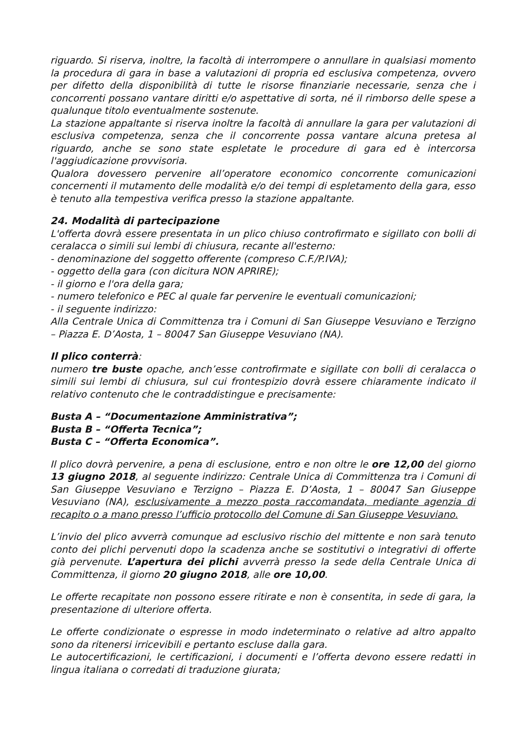riguardo. Si riserva, inoltre, la facoltà di interrompere o annullare in qualsiasi momento la procedura di gara in base a valutazioni di propria ed esclusiva competenza, ovvero per difetto della disponibilità di tutte le risorse finanziarie necessarie, senza che i concorrenti possano vantare diritti e/o aspettative di sorta, né il rimborso delle spese a qualunque titolo eventualmente sostenute.
La stazione appaltante si riserva inoltre la facoltà di annullare la gara per valutazioni di esclusiva competenza, senza che il concorrente possa vantare alcuna pretesa al riguardo, anche se sono state espletate le procedure di gara ed è intercorsa l'aggiudicazione provvisoria.
Qualora dovessero pervenire all’operatore economico concorrente comunicazioni concernenti il mutamento delle modalità e/o dei tempi di espletamento della gara, esso è tenuto alla tempestiva verifica presso la stazione appaltante.
24. Modalità di partecipazione
L'offerta dovrà essere presentata in un plico chiuso controfirmato e sigillato con bolli di ceralacca o simili sui lembi di chiusura, recante all'esterno:
- denominazione del soggetto offerente (compreso C.F./P.IVA);
- oggetto della gara (con dicitura NON APRIRE);
- il giorno e l'ora della gara;
- numero telefonico e PEC al quale far pervenire le eventuali comunicazioni;
- il seguente indirizzo:
Alla Centrale Unica di Committenza tra i Comuni di San Giuseppe Vesuviano e Terzigno – Piazza E. D’Aosta, 1 – 80047 San Giuseppe Vesuviano (NA).
Il plico conterrà:
numero tre buste opache, anch’esse controfirmate e sigillate con bolli di ceralacca o simili sui lembi di chiusura, sul cui frontespizio dovrà essere chiaramente indicato il relativo contenuto che le contraddistingue e precisamente:
Busta A – “Documentazione Amministrativa”;
Busta B – “Offerta Tecnica”;
Busta C – “Offerta Economica”.
Il plico dovrà pervenire, a pena di esclusione, entro e non oltre le ore 12,00 del giorno 13 giugno 2018, al seguente indirizzo: Centrale Unica di Committenza tra i Comuni di San Giuseppe Vesuviano e Terzigno – Piazza E. D’Aosta, 1 – 80047 San Giuseppe Vesuviano (NA), esclusivamente a mezzo posta raccomandata, mediante agenzia di recapito o a mano presso l’ufficio protocollo del Comune di San Giuseppe Vesuviano.
L’invio del plico avverrà comunque ad esclusivo rischio del mittente e non sarà tenuto conto dei plichi pervenuti dopo la scadenza anche se sostitutivi o integrativi di offerte già pervenute. L’apertura dei plichi avverrà presso la sede della Centrale Unica di Committenza, il giorno 20 giugno 2018, alle ore 10,00.
Le offerte recapitate non possono essere ritirate e non è consentita, in sede di gara, la presentazione di ulteriore offerta.
Le offerte condizionate o espresse in modo indeterminato o relative ad altro appalto sono da ritenersi irricevibili e pertanto escluse dalla gara.
Le autocertificazioni, le certificazioni, i documenti e l’offerta devono essere redatti in lingua italiana o corredati di traduzione giurata;